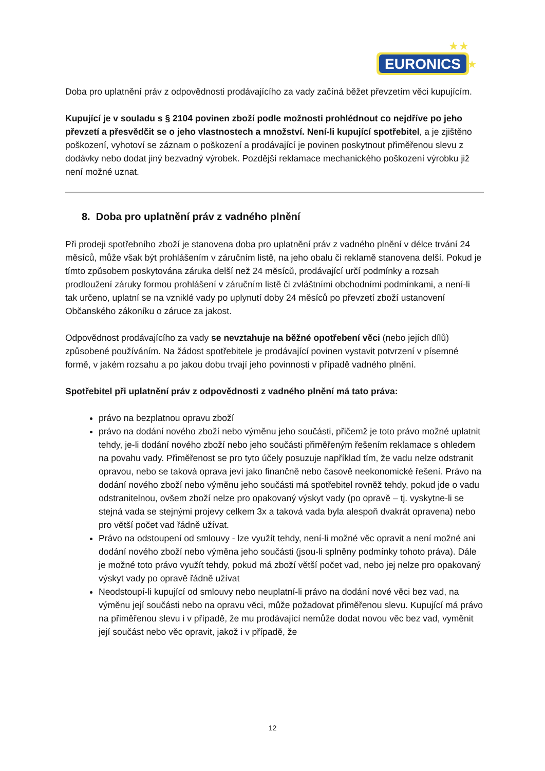EURONICS
★★
★
Doba pro uplatnění práv z odpovědnosti prodávajícího za vady začíná běžet převzetím věci kupujícím.
Kupující je v souladu s § 2104 povinen zboží podle možnosti prohlédnout co nejdříve po jeho převzetí a přesvědčit se o jeho vlastnostech a množství. Není-li kupující spotřebitel, a je zjištěno poškození, vyhotoví se záznam o poškození a prodávající je povinen poskytnout přiměřenou slevu z dodávky nebo dodat jiný bezvadný výrobek. Pozdější reklamace mechanického poškození výrobku již není možné uznat.
8. Doba pro uplatnění práv z vadného plnění
Při prodeji spotřebního zboží je stanovena doba pro uplatnění práv z vadného plnění v délce trvání 24 měsíců, může však být prohlášením v záručním listě, na jeho obalu či reklamě stanovena delší. Pokud je tímto způsobem poskytována záruka delší než 24 měsíců, prodávající určí podmínky a rozsah prodloužení záruky formou prohlášení v záručním listě či zvláštními obchodními podmínkami, a není-li tak určeno, uplatní se na vzniklé vady po uplynutí doby 24 měsíců po převzetí zboží ustanovení Občanského zákoníku o záruce za jakost.
Odpovědnost prodávajícího za vady se nevztahuje na běžné opotřebení věci (nebo jejích dílů) způsobené používáním. Na žádost spotřebitele je prodávající povinen vystavit potvrzení v písemné formě, v jakém rozsahu a po jakou dobu trvají jeho povinnosti v případě vadného plnění.
Spotřebitel při uplatnění práv z odpovědnosti z vadného plnění má tato práva:
právo na bezplatnou opravu zboží
právo na dodání nového zboží nebo výměnu jeho součásti, přičemž je toto právo možné uplatnit tehdy, je-li dodání nového zboží nebo jeho součásti přiměřeným řešením reklamace s ohledem na povahu vady. Přiměřenost se pro tyto účely posuzuje například tím, že vadu nelze odstranit opravou, nebo se taková oprava jeví jako finančně nebo časově neekonomické řešení. Právo na dodání nového zboží nebo výměnu jeho součásti má spotřebitel rovněž tehdy, pokud jde o vadu odstranitelnou, ovšem zboží nelze pro opakovaný výskyt vady (po opravě – tj. vyskytne-li se stejná vada se stejnými projevy celkem 3x a taková vada byla alespoň dvakrát opravena) nebo pro větší počet vad řádně užívat.
Právo na odstoupení od smlouvy - lze využít tehdy, není-li možné věc opravit a není možné ani dodání nového zboží nebo výměna jeho součásti (jsou-li splněny podmínky tohoto práva). Dále je možné toto právo využít tehdy, pokud má zboží větší počet vad, nebo jej nelze pro opakovaný výskyt vady po opravě řádně užívat
Neodstoupí-li kupující od smlouvy nebo neuplatní-li právo na dodání nové věci bez vad, na výměnu její součásti nebo na opravu věci, může požadovat přiměřenou slevu. Kupující má právo na přiměřenou slevu i v případě, že mu prodávající nemůže dodat novou věc bez vad, vyměnit její součást nebo věc opravit, jakož i v případě, že
12